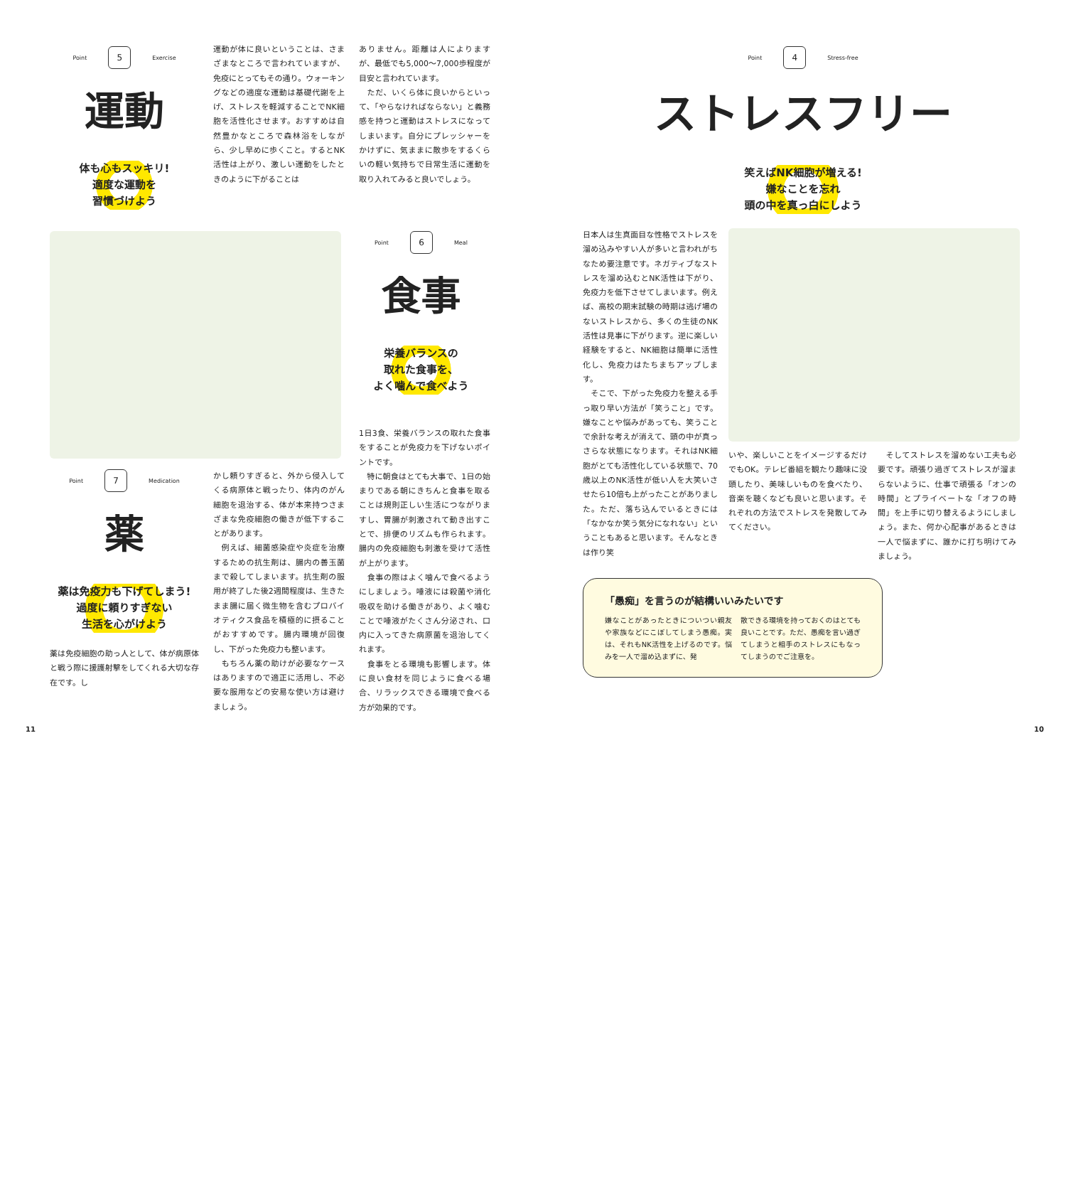Point 5 Exercise
運動
体も心もスッキリ!
適度な運動を
習慣づけよう
運動が体に良いということは、さまざまなところで言われていますが、免疫にとってもその通り。ウォーキングなどの適度な運動は基礎代謝を上げ、ストレスを軽減することでNK細胞を活性化させます。おすすめは自然豊かなところで森林浴をしながら、少し早めに歩くこと。するとNK活性は上がり、激しい運動をしたときのように下がることは
ありません。距離は人によりますが、最低でも5,000～7,000歩程度が目安と言われています。
　ただ、いくら体に良いからといって、「やらなければならない」と義務感を持つと運動はストレスになってしまいます。自分にプレッシャーをかけずに、気ままに散歩をするくらいの軽い気持ちで日常生活に運動を取り入れてみると良いでしょう。
Point 6 Meal
食事
栄養バランスの
取れた食事を、
よく噛んで食べよう
Point 7 Medication
薬
薬は免疫力も下げてしまう!
過度に頼りすぎない
生活を心がけよう
薬は免疫細胞の助っ人として、体が病原体と戦う際に援護射撃をしてくれる大切な存在です。し
かし頼りすぎると、外から侵入してくる病原体と戦ったり、体内のがん細胞を退治する、体が本来持つさまざまな免疫細胞の働きが低下することがあります。
　例えば、細菌感染症や炎症を治療するための抗生剤は、腸内の善玉菌まで殺してしまいます。抗生剤の服用が終了した後2週間程度は、生きたまま腸に届く微生物を含むプロバイオティクス食品を積極的に摂ることがおすすめです。腸内環境が回復し、下がった免疫力も整います。
　もちろん薬の助けが必要なケースはありますので適正に活用し、不必要な服用などの安易な使い方は避けましょう。
1日3食、栄養バランスの取れた食事をすることが免疫力を下げないポイントです。
　特に朝食はとても大事で、1日の始まりである朝にきちんと食事を取ることは規則正しい生活につながりますし、胃腸が刺激されて動き出すことで、排便のリズムも作られます。腸内の免疫細胞も刺激を受けて活性が上がります。
　食事の際はよく噛んで食べるようにしましょう。唾液には殺菌や消化吸収を助ける働きがあり、よく噛むことで唾液がたくさん分泌され、口内に入ってきた病原菌を退治してくれます。
　食事をとる環境も影響します。体に良い食材を同じように食べる場合、リラックスできる環境で食べる方が効果的です。
11
Point 4 Stress-free
ストレスフリー
笑えばNK細胞が増える!
嫌なことを忘れ
頭の中を真っ白にしよう
日本人は生真面目な性格でストレスを溜め込みやすい人が多いと言われがちなため要注意です。ネガティブなストレスを溜め込むとNK活性は下がり、免疫力を低下させてしまいます。例えば、高校の期末試験の時期は逃げ場のないストレスから、多くの生徒のNK活性は見事に下がります。逆に楽しい経験をすると、NK細胞は簡単に活性化し、免疫力はたちまちアップします。
　そこで、下がった免疫力を整える手っ取り早い方法が「笑うこと」です。嫌なことや悩みがあっても、笑うことで余計な考えが消えて、頭の中が真っさらな状態になります。それはNK細胞がとても活性化している状態で、70歳以上のNK活性が低い人を大笑いさせたら10倍も上がったことがありました。ただ、落ち込んでいるときには「なかなか笑う気分になれない」ということもあると思います。そんなときは作り笑
いや、楽しいことをイメージするだけでもOK。テレビ番組を観たり趣味に没頭したり、美味しいものを食べたり、音楽を聴くなども良いと思います。それぞれの方法でストレスを発散してみてください。
　そしてストレスを溜めない工夫も必要です。頑張り過ぎてストレスが溜まらないように、仕事で頑張る「オンの時間」とプライベートな「オフの時間」を上手に切り替えるようにしましょう。また、何か心配事があるときは一人で悩まずに、誰かに打ち明けてみましょう。
「愚痴」を言うのが結構いいみたいです
嫌なことがあったときについつい親友や家族などにこぼしてしまう愚痴。実は、それもNK活性を上げるのです。悩みを一人で溜め込まずに、発
散できる環境を持っておくのはとても良いことです。ただ、愚痴を言い過ぎてしまうと相手のストレスにもなってしまうのでご注意を。
10